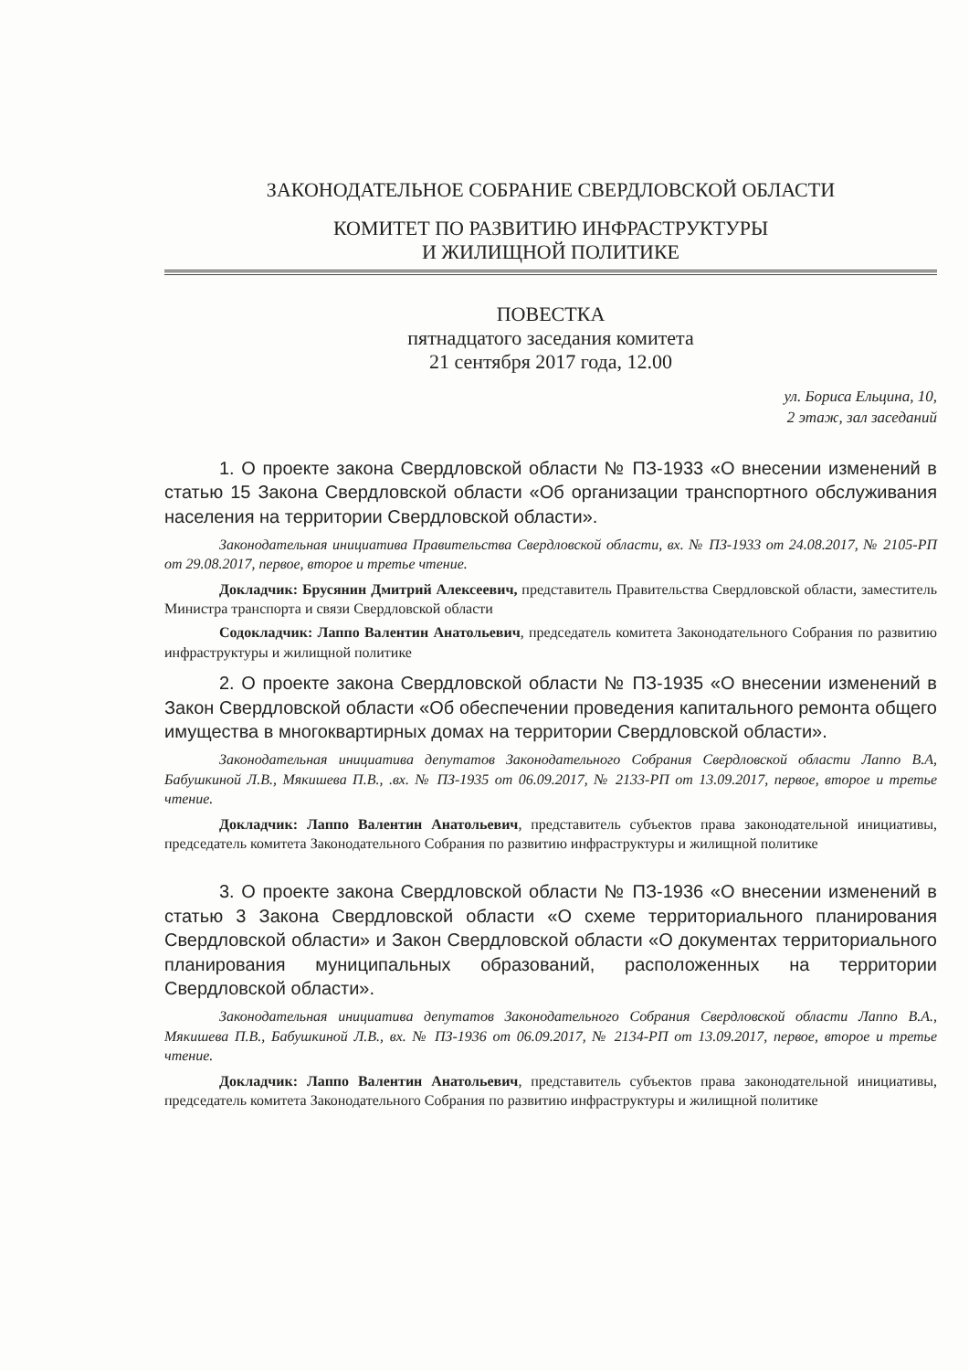ЗАКОНОДАТЕЛЬНОЕ СОБРАНИЕ СВЕРДЛОВСКОЙ ОБЛАСТИ
КОМИТЕТ ПО РАЗВИТИЮ ИНФРАСТРУКТУРЫ
И ЖИЛИЩНОЙ ПОЛИТИКЕ
ПОВЕСТКА
пятнадцатого заседания комитета
21 сентября 2017 года, 12.00
ул. Бориса Ельцина, 10,
2 этаж, зал заседаний
1. О проекте закона Свердловской области № ПЗ-1933 «О внесении изменений в статью 15 Закона Свердловской области «Об организации транспортного обслуживания населения на территории Свердловской области».
Законодательная инициатива Правительства Свердловской области, вх. № ПЗ-1933 от 24.08.2017, № 2105-РП от 29.08.2017, первое, второе и третье чтение.
Докладчик: Брусянин Дмитрий Алексеевич, представитель Правительства Свердловской области, заместитель Министра транспорта и связи Свердловской области
Содокладчик: Лаппо Валентин Анатольевич, председатель комитета Законодательного Собрания по развитию инфраструктуры и жилищной политике
2. О проекте закона Свердловской области № ПЗ-1935 «О внесении изменений в Закон Свердловской области «Об обеспечении проведения капитального ремонта общего имущества в многоквартирных домах на территории Свердловской области».
Законодательная инициатива депутатов Законодательного Собрания Свердловской области Лаппо В.А, Бабушкиной Л.В., Мякишева П.В., .вх. № ПЗ-1935 от 06.09.2017, № 2133-РП от 13.09.2017, первое, второе и третье чтение.
Докладчик: Лаппо Валентин Анатольевич, представитель субъектов права законодательной инициативы, председатель комитета Законодательного Собрания по развитию инфраструктуры и жилищной политике
3. О проекте закона Свердловской области № ПЗ-1936 «О внесении изменений в статью 3 Закона Свердловской области «О схеме территориального планирования Свердловской области» и Закон Свердловской области «О документах территориального планирования муниципальных образований, расположенных на территории Свердловской области».
Законодательная инициатива депутатов Законодательного Собрания Свердловской области Лаппо В.А., Мякишева П.В., Бабушкиной Л.В., вх. № ПЗ-1936 от 06.09.2017, № 2134-РП от 13.09.2017, первое, второе и третье чтение.
Докладчик: Лаппо Валентин Анатольевич, представитель субъектов права законодательной инициативы, председатель комитета Законодательного Собрания по развитию инфраструктуры и жилищной политике